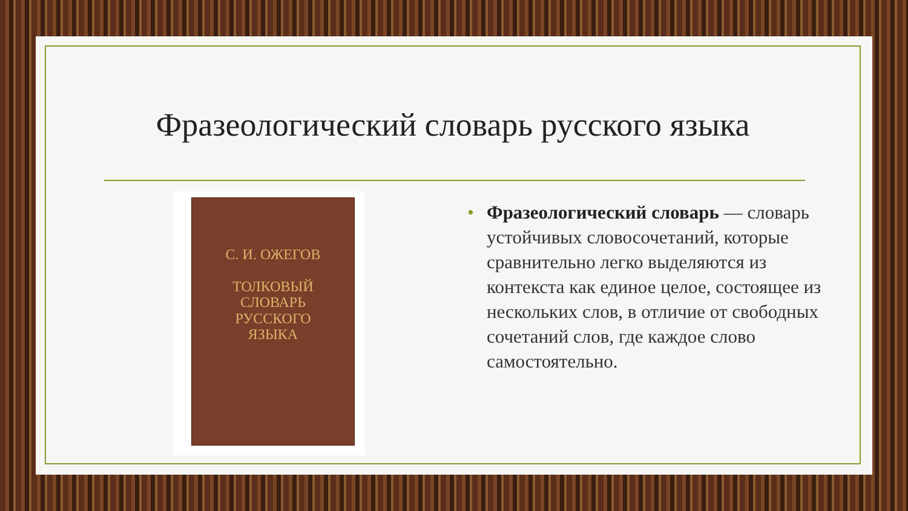Фразеологический словарь русского языка
С. И. ОЖЕГОВ
ТОЛКОВЫЙ
СЛОВАРЬ
РУССКОГО
ЯЗЫКА
• Фразеологический словарь — словарь устойчивых словосочетаний, которые сравнительно легко выделяются из контекста как единое целое, состоящее из нескольких слов, в отличие от свободных сочетаний слов, где каждое слово самостоятельно.